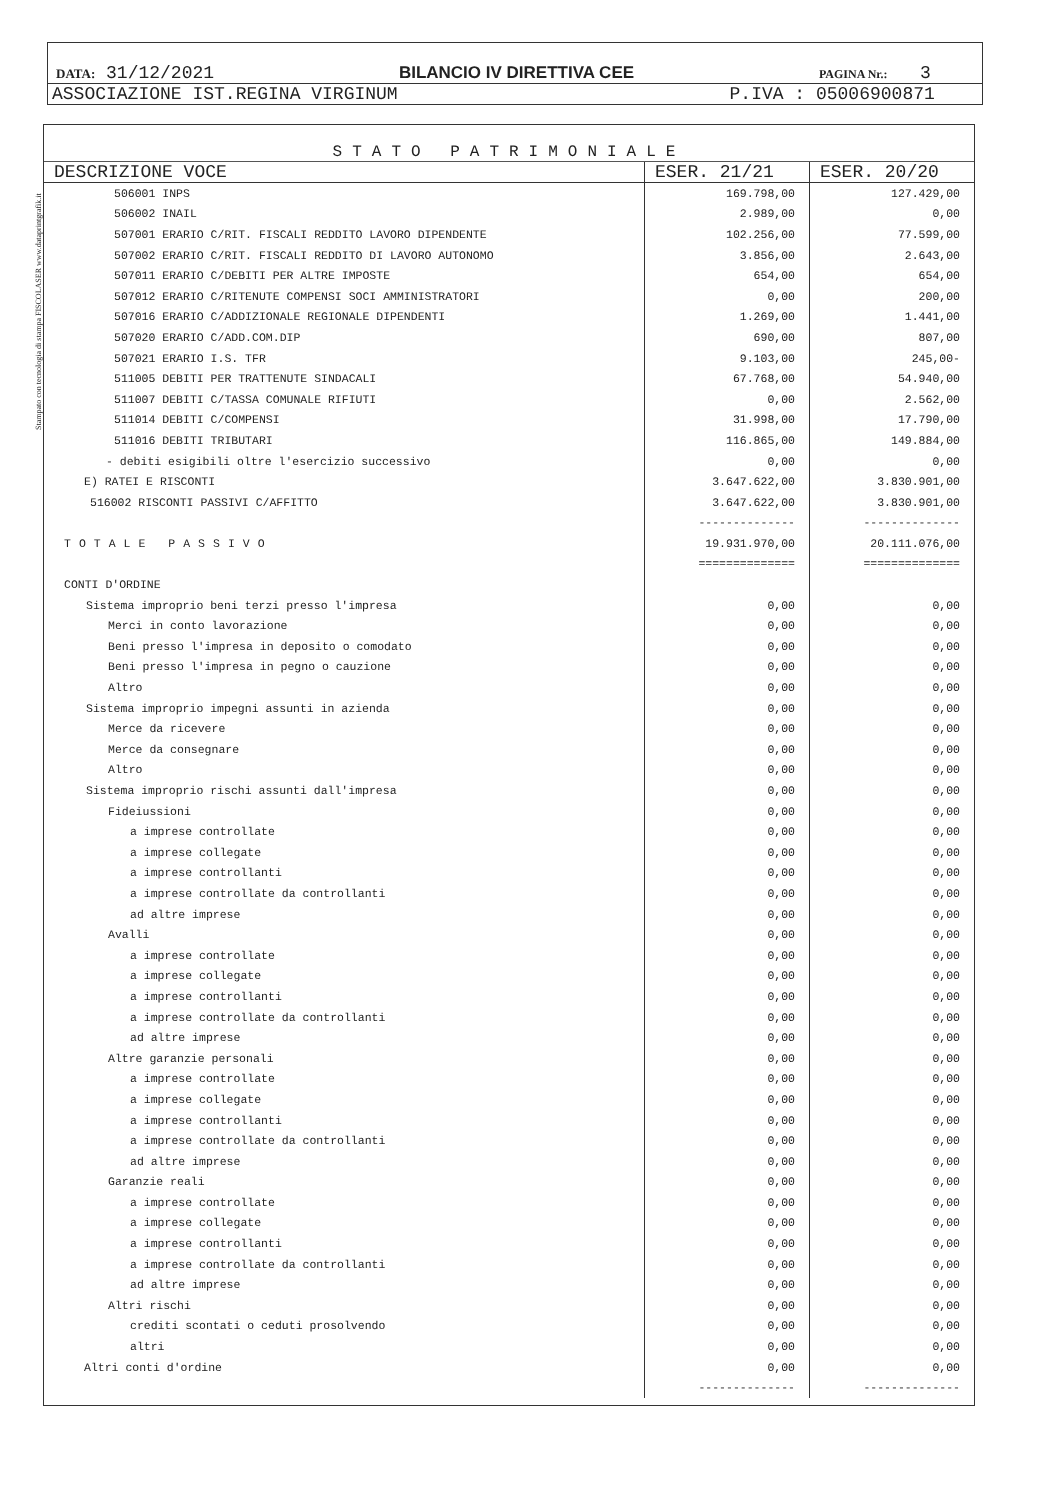Stampato con tecnologia di stampa FISCOLASER www.dataprintgrafik.it
DATA: 31/12/2021 BILANCIO IV DIRETTIVA CEE PAGINA Nr.: 3
ASSOCIAZIONE IST.REGINA VIRGINUM P.IVA : 05006900871
STATO PATRIMONIALE
| DESCRIZIONE VOCE | ESER. 21/21 | ESER. 20/20 |
| --- | --- | --- |
| 506001 INPS | 169.798,00 | 127.429,00 |
| 506002 INAIL | 2.989,00 | 0,00 |
| 507001 ERARIO C/RIT. FISCALI REDDITO LAVORO DIPENDENTE | 102.256,00 | 77.599,00 |
| 507002 ERARIO C/RIT. FISCALI REDDITO DI LAVORO AUTONOMO | 3.856,00 | 2.643,00 |
| 507011 ERARIO C/DEBITI PER ALTRE IMPOSTE | 654,00 | 654,00 |
| 507012 ERARIO C/RITENUTE COMPENSI SOCI AMMINISTRATORI | 0,00 | 200,00 |
| 507016 ERARIO C/ADDIZIONALE REGIONALE DIPENDENTI | 1.269,00 | 1.441,00 |
| 507020 ERARIO C/ADD.COM.DIP | 690,00 | 807,00 |
| 507021 ERARIO I.S. TFR | 9.103,00 | 245,00- |
| 511005 DEBITI PER TRATTENUTE SINDACALI | 67.768,00 | 54.940,00 |
| 511007 DEBITI C/TASSA COMUNALE RIFIUTI | 0,00 | 2.562,00 |
| 511014 DEBITI C/COMPENSI | 31.998,00 | 17.790,00 |
| 511016 DEBITI TRIBUTARI | 116.865,00 | 149.884,00 |
| - debiti esigibili oltre l'esercizio successivo | 0,00 | 0,00 |
| E) RATEI E RISCONTI | 3.647.622,00 | 3.830.901,00 |
| 516002 RISCONTI PASSIVI C/AFFITTO | 3.647.622,00 | 3.830.901,00 |
| | -------------- | -------------- |
| TOTALE PASSIVO | 19.931.970,00 | 20.111.076,00 |
| | ============== | ============== |
| CONTI D'ORDINE | | |
| Sistema improprio beni terzi presso l'impresa | 0,00 | 0,00 |
| Merci in conto lavorazione | 0,00 | 0,00 |
| Beni presso l'impresa in deposito o comodato | 0,00 | 0,00 |
| Beni presso l'impresa in pegno o cauzione | 0,00 | 0,00 |
| Altro | 0,00 | 0,00 |
| Sistema improprio impegni assunti in azienda | 0,00 | 0,00 |
| Merce da ricevere | 0,00 | 0,00 |
| Merce da consegnare | 0,00 | 0,00 |
| Altro | 0,00 | 0,00 |
| Sistema improprio rischi assunti dall'impresa | 0,00 | 0,00 |
| Fideiussioni | 0,00 | 0,00 |
| a imprese controllate | 0,00 | 0,00 |
| a imprese collegate | 0,00 | 0,00 |
| a imprese controllanti | 0,00 | 0,00 |
| a imprese controllate da controllanti | 0,00 | 0,00 |
| ad altre imprese | 0,00 | 0,00 |
| Avalli | 0,00 | 0,00 |
| a imprese controllate | 0,00 | 0,00 |
| a imprese collegate | 0,00 | 0,00 |
| a imprese controllanti | 0,00 | 0,00 |
| a imprese controllate da controllanti | 0,00 | 0,00 |
| ad altre imprese | 0,00 | 0,00 |
| Altre garanzie personali | 0,00 | 0,00 |
| a imprese controllate | 0,00 | 0,00 |
| a imprese collegate | 0,00 | 0,00 |
| a imprese controllanti | 0,00 | 0,00 |
| a imprese controllate da controllanti | 0,00 | 0,00 |
| ad altre imprese | 0,00 | 0,00 |
| Garanzie reali | 0,00 | 0,00 |
| a imprese controllate | 0,00 | 0,00 |
| a imprese collegate | 0,00 | 0,00 |
| a imprese controllanti | 0,00 | 0,00 |
| a imprese controllate da controllanti | 0,00 | 0,00 |
| ad altre imprese | 0,00 | 0,00 |
| Altri rischi | 0,00 | 0,00 |
| crediti scontati o ceduti prosolvendo | 0,00 | 0,00 |
| altri | 0,00 | 0,00 |
| Altri conti d'ordine | 0,00 | 0,00 |
| | -------------- | -------------- |